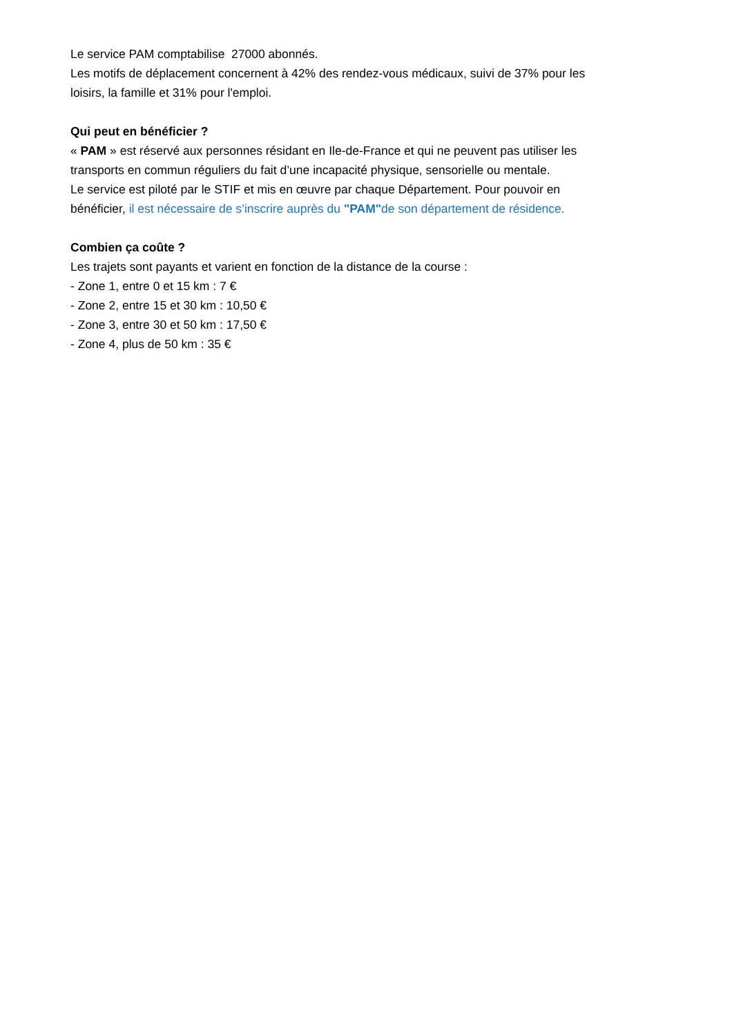Le service PAM comptabilise 27000 abonnés.
Les motifs de déplacement concernent à 42% des rendez-vous médicaux, suivi de 37% pour les loisirs, la famille et 31% pour l'emploi.
Qui peut en bénéficier ?
« PAM » est réservé aux personnes résidant en Ile-de-France et qui ne peuvent pas utiliser les transports en commun réguliers du fait d’une incapacité physique, sensorielle ou mentale.
Le service est piloté par le STIF et mis en œuvre par chaque Département. Pour pouvoir en bénéficier, il est nécessaire de s’inscrire auprès du "PAM"de son département de résidence.
Combien ça coûte ?
Les trajets sont payants et varient en fonction de la distance de la course :
- Zone 1, entre 0 et 15 km : 7 €
- Zone 2, entre 15 et 30 km : 10,50 €
- Zone 3, entre 30 et 50 km : 17,50 €
- Zone 4, plus de 50 km : 35 €